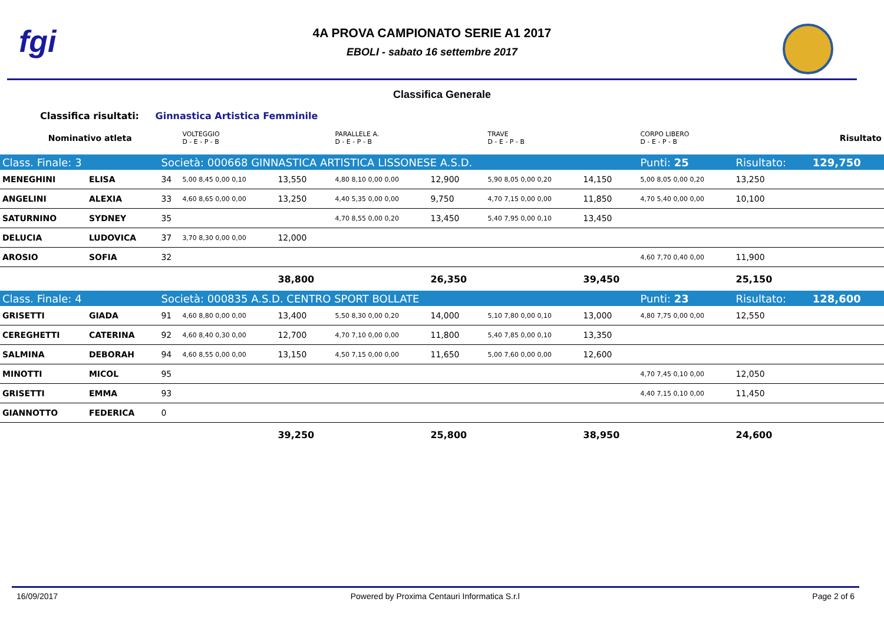fgi
4A PROVA CAMPIONATO SERIE A1 2017
EBOLI - sabato 16 settembre 2017
Classifica Generale
Classifica risultati: Ginnastica Artistica Femminile
| Nominativo atleta | | | VOLTEGGIO D - E - P - B | | PARALLELE A. D - E - P - B | | TRAVE D - E - P - B | | CORPO LIBERO D - E - P - B | | | Risultato |
| Class. Finale: 3 | | Società: 000668 GINNASTICA ARTISTICA LISSONESE A.S.D. | | | | | | | Punti: 25 | Risultato: | | 129,750 |
| MENEGHINI | ELISA | 34 | 5,00 8,45 0,00 0,10 | 13,550 | 4,80 8,10 0,00 0,00 | 12,900 | 5,90 8,05 0,00 0,20 | 14,150 | 5,00 8,05 0,00 0,20 | 13,250 | | |
| ANGELINI | ALEXIA | 33 | 4,60 8,65 0,00 0,00 | 13,250 | 4,40 5,35 0,00 0,00 | 9,750 | 4,70 7,15 0,00 0,00 | 11,850 | 4,70 5,40 0,00 0,00 | 10,100 | | |
| SATURNINO | SYDNEY | 35 | | | 4,70 8,55 0,00 0,20 | 13,450 | 5,40 7,95 0,00 0,10 | 13,450 | | | | |
| DELUCIA | LUDOVICA | 37 | 3,70 8,30 0,00 0,00 | 12,000 | | | | | | | | |
| AROSIO | SOFIA | 32 | | | | | | | 4,60 7,70 0,40 0,00 | 11,900 | | |
| | | | | 38,800 | | 26,350 | | 39,450 | | 25,150 | | |
| Class. Finale: 4 | | Società: 000835 A.S.D. CENTRO SPORT BOLLATE | | | | | | | Punti: 23 | Risultato: | | 128,600 |
| GRISETTI | GIADA | 91 | 4,60 8,80 0,00 0,00 | 13,400 | 5,50 8,30 0,00 0,20 | 14,000 | 5,10 7,80 0,00 0,10 | 13,000 | 4,80 7,75 0,00 0,00 | 12,550 | | |
| CEREGHETTI | CATERINA | 92 | 4,60 8,40 0,30 0,00 | 12,700 | 4,70 7,10 0,00 0,00 | 11,800 | 5,40 7,85 0,00 0,10 | 13,350 | | | | |
| SALMINA | DEBORAH | 94 | 4,60 8,55 0,00 0,00 | 13,150 | 4,50 7,15 0,00 0,00 | 11,650 | 5,00 7,60 0,00 0,00 | 12,600 | | | | |
| MINOTTI | MICOL | 95 | | | | | | | 4,70 7,45 0,10 0,00 | 12,050 | | |
| GRISETTI | EMMA | 93 | | | | | | | 4,40 7,15 0,10 0,00 | 11,450 | | |
| GIANNOTTO | FEDERICA | 0 | | | | | | | | | | |
| | | | | 39,250 | | 25,800 | | 38,950 | | 24,600 | | |
16/09/2017 Powered by Proxima Centauri Informatica S.r.l Page 2 of 6